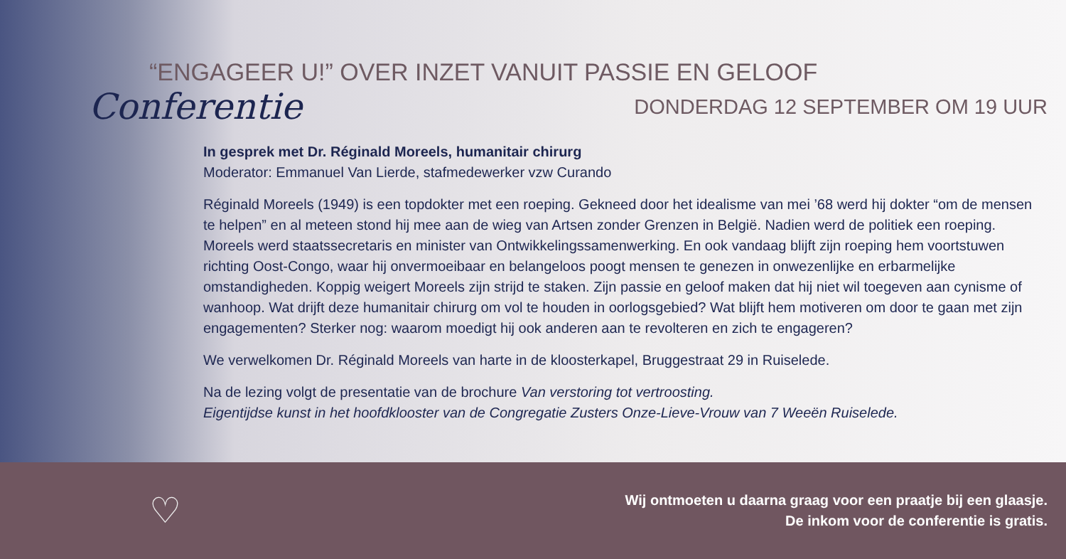“ENGAGEER U!” OVER INZET VANUIT PASSIE EN GELOOF
Conferentie
DONDERDAG 12 SEPTEMBER OM 19 UUR
In gesprek met Dr. Réginald Moreels, humanitair chirurg
Moderator: Emmanuel Van Lierde, stafmedewerker vzw Curando
Réginald Moreels (1949) is een topdokter met een roeping. Gekneed door het idealisme van mei ’68 werd hij dokter “om de mensen te helpen” en al meteen stond hij mee aan de wieg van Artsen zonder Grenzen in België. Nadien werd de politiek een roeping. Moreels werd staatssecretaris en minister van Ontwikkelingssamenwerking. En ook vandaag blijft zijn roeping hem voortstuwen richting Oost-Congo, waar hij onvermoeibaar en belangeloos poogt mensen te genezen in onwezenlijke en erbarmelijke omstandigheden. Koppig weigert Moreels zijn strijd te staken. Zijn passie en geloof maken dat hij niet wil toegeven aan cynisme of wanhoop. Wat drijft deze humanitair chirurg om vol te houden in oorlogsgebied? Wat blijft hem motiveren om door te gaan met zijn engagementen? Sterker nog: waarom moedigt hij ook anderen aan te revolteren en zich te engageren?
We verwelkomen Dr. Réginald Moreels van harte in de kloosterkapel, Bruggestraat 29 in Ruiselede.
Na de lezing volgt de presentatie van de brochure Van verstoring tot vertroosting.
Eigentijdse kunst in het hoofdklooster van de Congregatie Zusters Onze-Lieve-Vrouw van 7 Weeën Ruiselede.
♡
Wij ontmoeten u daarna graag voor een praatje bij een glaasje.
De inkom voor de conferentie is gratis.